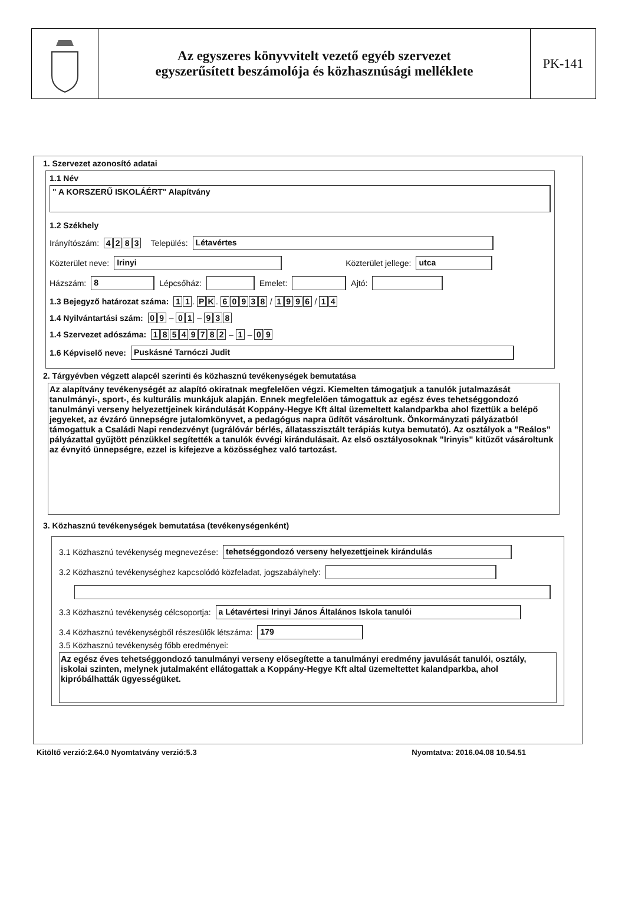Az egyszeres könyvvitelt vezető egyéb szervezet
egyszerűsített beszámolója és közhasznúsági melléklete
PK-141
1. Szervezet azonosító adatai
1.1 Név
" A KORSZERŰ ISKOLÁÉRT" Alapítvány
1.2 Székhely
Irányítószám: 4283 Település:
Létavértes
Közterület neve:
Irinyi
Közterület jellege:
utca
Házszám:
8
Lépcsőház:
Emelet:
Ajtó:
1.3 Bejegyző határozat száma: 1 1. P K. 60938 / 1996 / 1 4
1.4 Nyilvántartási szám: 0 9 – 0 1 – 9 3 8
1.4 Szervezet adószáma: 18549782 – 1 – 0 9
1.6 Képviselő neve:
Puskásné Tarnóczi Judit
2. Tárgyévben végzett alapcél szerinti és közhasznú tevékenységek bemutatása
Az alapítvány tevékenységét az alapító okiratnak megfelelően végzi. Kiemelten támogatjuk a tanulók jutalmazását tanulmányi-, sport-, és kulturális munkájuk alapján. Ennek megfelelően támogattuk az egész éves tehetséggondozó tanulmányi verseny helyezettjeinek kirándulását Koppány-Hegye Kft által üzemeltett kalandparkba ahol fizettük a belépő jegyeket, az évzáró ünnepségre jutalomkönyvet, a pedagógus napra üdítőt vásároltunk. Önkormányzati pályázatból támogattuk a Családi Napi rendezvényt (ugrálóvár bérlés, állatasszisztált terápiás kutya bemutató). Az osztályok a "Reálos" pályázattal gyűjtött pénzükkel segítették a tanulók évvégi kirándulásait. Az első osztályosoknak "Irinyis" kitűzőt vásároltunk az évnyitó ünnepségre, ezzel is kifejezve a közösséghez való tartozást.
3. Közhasznú tevékenységek bemutatása (tevékenységenként)
3.1 Közhasznú tevékenység megnevezése:
tehetséggondozó verseny helyezettjeinek kirándulás
3.2 Közhasznú tevékenységhez kapcsolódó közfeladat, jogszabályhely:
3.3 Közhasznú tevékenység célcsoportja:
a Létavértesi Irinyi János Általános Iskola tanulói
3.4 Közhasznú tevékenységből részesülők létszáma:
179
3.5 Közhasznú tevékenység főbb eredményei:
Az egész éves tehetséggondozó tanulmányi verseny elősegítette a tanulmányi eredmény javulását tanulói, osztály, iskolai szinten, melynek jutalmaként ellátogattak a Koppány-Hegye Kft altal üzemeltettet kalandparkba, ahol kipróbálhatták ügyességüket.
Kitöltő verzió:2.64.0 Nyomtatvány verzió:5.3 Nyomtatva: 2016.04.08 10.54.51